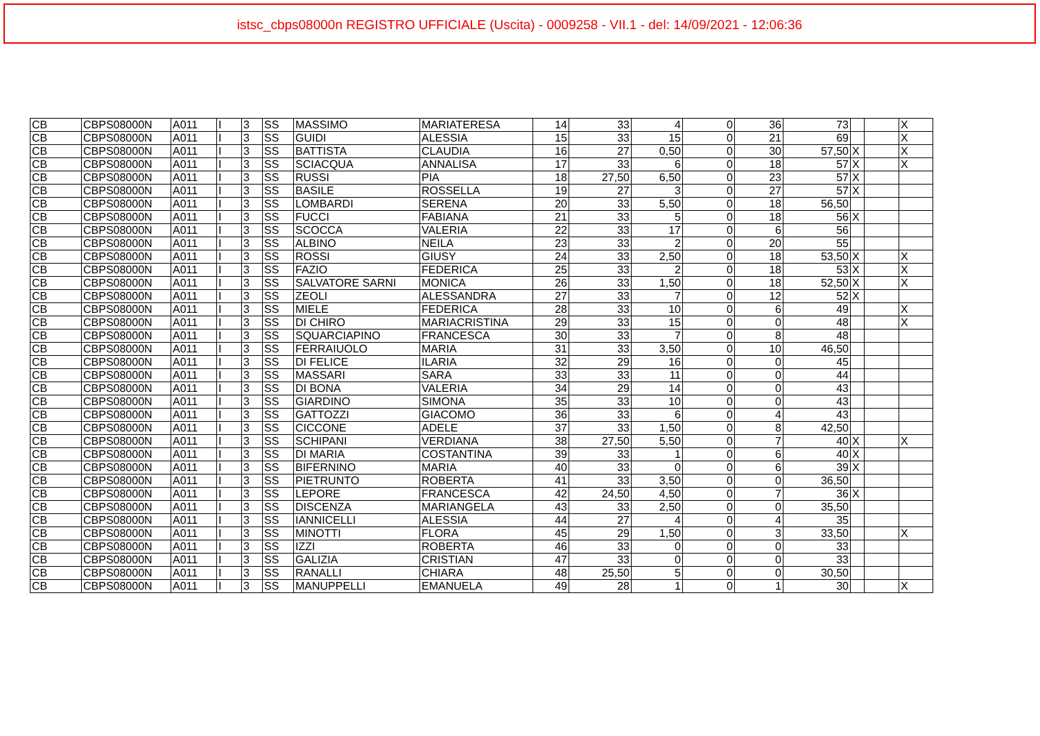istsc_cbps08000n REGISTRO UFFICIALE (Uscita) - 0009258 - VII.1 - del: 14/09/2021 - 12:06:36
| CB | CBPS08000N | A011 | I | 3 | SS | MASSIMO | MARIATERESA | 14 | 33 | 4 | 0 | 36 | 73 | | | X |
| CB | CBPS08000N | A011 | I | 3 | SS | GUIDI | ALESSIA | 15 | 33 | 15 | 0 | 21 | 69 | | | X |
| CB | CBPS08000N | A011 | I | 3 | SS | BATTISTA | CLAUDIA | 16 | 27 | 0,50 | 0 | 30 | 57,50 | X | | X |
| CB | CBPS08000N | A011 | I | 3 | SS | SCIACQUA | ANNALISA | 17 | 33 | 6 | 0 | 18 | 57 | X | | X |
| CB | CBPS08000N | A011 | I | 3 | SS | RUSSI | PIA | 18 | 27,50 | 6,50 | 0 | 23 | 57 | X | | |
| CB | CBPS08000N | A011 | I | 3 | SS | BASILE | ROSSELLA | 19 | 27 | 3 | 0 | 27 | 57 | X | | |
| CB | CBPS08000N | A011 | I | 3 | SS | LOMBARDI | SERENA | 20 | 33 | 5,50 | 0 | 18 | 56,50 | | | |
| CB | CBPS08000N | A011 | I | 3 | SS | FUCCI | FABIANA | 21 | 33 | 5 | 0 | 18 | 56 | X | | |
| CB | CBPS08000N | A011 | I | 3 | SS | SCOCCA | VALERIA | 22 | 33 | 17 | 0 | 6 | 56 | | | |
| CB | CBPS08000N | A011 | I | 3 | SS | ALBINO | NEILA | 23 | 33 | 2 | 0 | 20 | 55 | | | |
| CB | CBPS08000N | A011 | I | 3 | SS | ROSSI | GIUSY | 24 | 33 | 2,50 | 0 | 18 | 53,50 | X | | X |
| CB | CBPS08000N | A011 | I | 3 | SS | FAZIO | FEDERICA | 25 | 33 | 2 | 0 | 18 | 53 | X | | X |
| CB | CBPS08000N | A011 | I | 3 | SS | SALVATORE SARNI | MONICA | 26 | 33 | 1,50 | 0 | 18 | 52,50 | X | | X |
| CB | CBPS08000N | A011 | I | 3 | SS | ZEOLI | ALESSANDRA | 27 | 33 | 7 | 0 | 12 | 52 | X | | |
| CB | CBPS08000N | A011 | I | 3 | SS | MIELE | FEDERICA | 28 | 33 | 10 | 0 | 6 | 49 | | | X |
| CB | CBPS08000N | A011 | I | 3 | SS | DI CHIRO | MARIACRISTINA | 29 | 33 | 15 | 0 | 0 | 48 | | | X |
| CB | CBPS08000N | A011 | I | 3 | SS | SQUARCIAPINO | FRANCESCA | 30 | 33 | 7 | 0 | 8 | 48 | | | |
| CB | CBPS08000N | A011 | I | 3 | SS | FERRAIUOLO | MARIA | 31 | 33 | 3,50 | 0 | 10 | 46,50 | | | |
| CB | CBPS08000N | A011 | I | 3 | SS | DI FELICE | ILARIA | 32 | 29 | 16 | 0 | 0 | 45 | | | |
| CB | CBPS08000N | A011 | I | 3 | SS | MASSARI | SARA | 33 | 33 | 11 | 0 | 0 | 44 | | | |
| CB | CBPS08000N | A011 | I | 3 | SS | DI BONA | VALERIA | 34 | 29 | 14 | 0 | 0 | 43 | | | |
| CB | CBPS08000N | A011 | I | 3 | SS | GIARDINO | SIMONA | 35 | 33 | 10 | 0 | 0 | 43 | | | |
| CB | CBPS08000N | A011 | I | 3 | SS | GATTOZZI | GIACOMO | 36 | 33 | 6 | 0 | 4 | 43 | | | |
| CB | CBPS08000N | A011 | I | 3 | SS | CICCONE | ADELE | 37 | 33 | 1,50 | 0 | 8 | 42,50 | | | |
| CB | CBPS08000N | A011 | I | 3 | SS | SCHIPANI | VERDIANA | 38 | 27,50 | 5,50 | 0 | 7 | 40 | X | | X |
| CB | CBPS08000N | A011 | I | 3 | SS | DI MARIA | COSTANTINA | 39 | 33 | 1 | 0 | 6 | 40 | X | | |
| CB | CBPS08000N | A011 | I | 3 | SS | BIFERNINO | MARIA | 40 | 33 | 0 | 0 | 6 | 39 | X | | |
| CB | CBPS08000N | A011 | I | 3 | SS | PIETRUNTO | ROBERTA | 41 | 33 | 3,50 | 0 | 0 | 36,50 | | | |
| CB | CBPS08000N | A011 | I | 3 | SS | LEPORE | FRANCESCA | 42 | 24,50 | 4,50 | 0 | 7 | 36 | X | | |
| CB | CBPS08000N | A011 | I | 3 | SS | DISCENZA | MARIANGELA | 43 | 33 | 2,50 | 0 | 0 | 35,50 | | | |
| CB | CBPS08000N | A011 | I | 3 | SS | IANNICELLI | ALESSIA | 44 | 27 | 4 | 0 | 4 | 35 | | | |
| CB | CBPS08000N | A011 | I | 3 | SS | MINOTTI | FLORA | 45 | 29 | 1,50 | 0 | 3 | 33,50 | | | X |
| CB | CBPS08000N | A011 | I | 3 | SS | IZZI | ROBERTA | 46 | 33 | 0 | 0 | 0 | 33 | | | |
| CB | CBPS08000N | A011 | I | 3 | SS | GALIZIA | CRISTIAN | 47 | 33 | 0 | 0 | 0 | 33 | | | |
| CB | CBPS08000N | A011 | I | 3 | SS | RANALLI | CHIARA | 48 | 25,50 | 5 | 0 | 0 | 30,50 | | | |
| CB | CBPS08000N | A011 | I | 3 | SS | MANUPPELLI | EMANUELA | 49 | 28 | 1 | 0 | 1 | 30 | | | X |